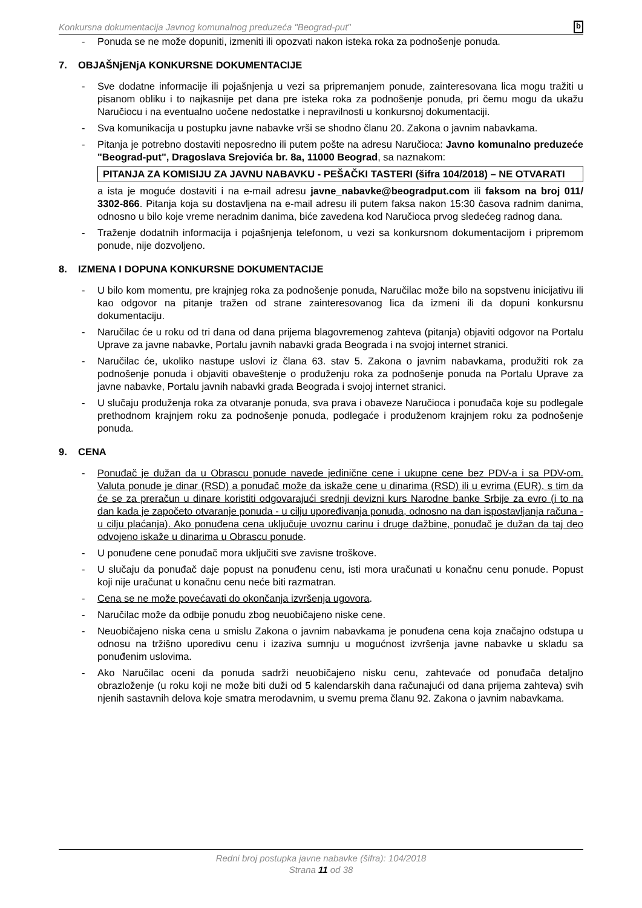Konkursna dokumentacija Javnog komunalnog preduzeća "Beograd-put" b
- Ponuda se ne može dopuniti, izmeniti ili opozvati nakon isteka roka za podnošenje ponuda.
7. OBJAŠNjENjA KONKURSNE DOKUMENTACIJE
- Sve dodatne informacije ili pojašnjenja u vezi sa pripremanjem ponude, zainteresovana lica mogu tražiti u pisanom obliku i to najkasnije pet dana pre isteka roka za podnošenje ponuda, pri čemu mogu da ukažu Naručiocu i na eventualno uočene nedostatke i nepravilnosti u konkursnoj dokumentaciji.
- Sva komunikacija u postupku javne nabavke vrši se shodno članu 20. Zakona o javnim nabavkama.
- Pitanja je potrebno dostaviti neposredno ili putem pošte na adresu Naručioca: Javno komunalno preduzeće "Beograd-put", Dragoslava Srejovića br. 8a, 11000 Beograd, sa naznakom:
PITANJA ZA KOMISIJU ZA JAVNU NABAVKU - PEŠAČKI TASTERI (šifra 104/2018) – NE OTVARATI
a ista je moguće dostaviti i na e-mail adresu javne_nabavke@beogradput.com ili faksom na broj 011/ 3302-866. Pitanja koja su dostavljena na e-mail adresu ili putem faksa nakon 15:30 časova radnim danima, odnosno u bilo koje vreme neradnim danima, biće zavedena kod Naručioca prvog sledećeg radnog dana.
- Traženje dodatnih informacija i pojašnjenja telefonom, u vezi sa konkursnom dokumentacijom i pripremom ponude, nije dozvoljeno.
8. IZMENA I DOPUNA KONKURSNE DOKUMENTACIJE
- U bilo kom momentu, pre krajnjeg roka za podnošenje ponuda, Naručilac može bilo na sopstvenu inicijativu ili kao odgovor na pitanje tražen od strane zainteresovanog lica da izmeni ili da dopuni konkursnu dokumentaciju.
- Naručilac će u roku od tri dana od dana prijema blagovremenog zahteva (pitanja) objaviti odgovor na Portalu Uprave za javne nabavke, Portalu javnih nabavki grada Beograda i na svojoj internet stranici.
- Naručilac će, ukoliko nastupe uslovi iz člana 63. stav 5. Zakona o javnim nabavkama, produžiti rok za podnošenje ponuda i objaviti obaveštenje o produženju roka za podnošenje ponuda na Portalu Uprave za javne nabavke, Portalu javnih nabavki grada Beograda i svojoj internet stranici.
- U slučaju produženja roka za otvaranje ponuda, sva prava i obaveze Naručioca i ponuđača koje su podlegale prethodnom krajnjem roku za podnošenje ponuda, podlegaće i produženom krajnjem roku za podnošenje ponuda.
9. CENA
- Ponuđač je dužan da u Obrascu ponude navede jedinične cene i ukupne cene bez PDV-a i sa PDV-om. Valuta ponude je dinar (RSD) a ponuđač može da iskaže cene u dinarima (RSD) ili u evrima (EUR), s tim da će se za preračun u dinare koristiti odgovarajući srednji devizni kurs Narodne banke Srbije za evro (i to na dan kada je započeto otvaranje ponuda - u cilju upoređivanja ponuda, odnosno na dan ispostavljanja računa - u cilju plaćanja). Ako ponuđena cena uključuje uvoznu carinu i druge dažbine, ponuđač je dužan da taj deo odvojeno iskaže u dinarima u Obrascu ponude.
- U ponuđene cene ponuđač mora uključiti sve zavisne troškove.
- U slučaju da ponuđač daje popust na ponuđenu cenu, isti mora uračunati u konačnu cenu ponude. Popust koji nije uračunat u konačnu cenu neće biti razmatran.
- Cena se ne može povećavati do okončanja izvršenja ugovora.
- Naručilac može da odbije ponudu zbog neuobičajeno niske cene.
- Neuobičajeno niska cena u smislu Zakona o javnim nabavkama je ponuđena cena koja značajno odstupa u odnosu na tržišno uporedivu cenu i izaziva sumnju u mogućnost izvršenja javne nabavke u skladu sa ponuđenim uslovima.
- Ako Naručilac oceni da ponuda sadrži neuobičajeno nisku cenu, zahtevaće od ponuđača detaljno obrazloženje (u roku koji ne može biti duži od 5 kalendarskih dana računajući od dana prijema zahteva) svih njenih sastavnih delova koje smatra merodavnim, u svemu prema članu 92. Zakona o javnim nabavkama.
Redni broj postupka javne nabavke (šifra): 104/2018
Strana 11 od 38